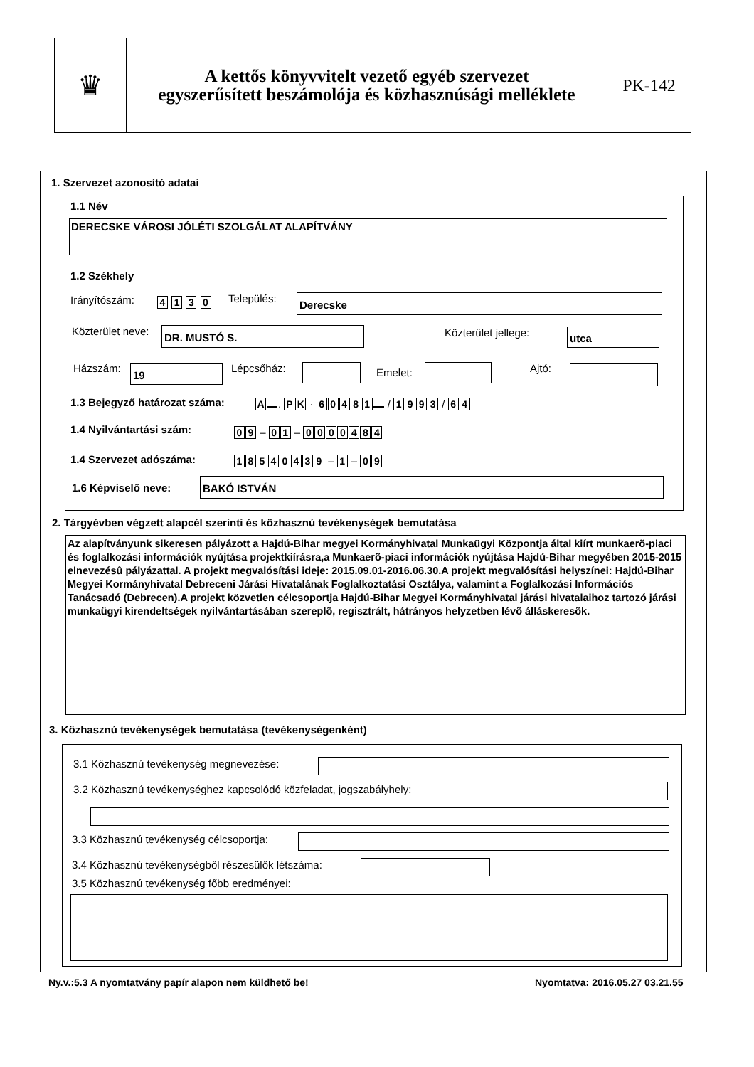♛
A kettős könyvvitelt vezető egyéb szervezet
egyszerűsített beszámolója és közhasznúsági melléklete
PK-142
1. Szervezet azonosító adatai
1.1 Név
DERECSKE VÁROSI JÓLÉTI SZOLGÁLAT ALAPÍTVÁNY
1.2 Székhely
Irányítószám: 4 1 3 0 Település: Derecske
Közterület neve: DR. MUSTÓ S. Közterület jellege: utca
Házszám: 19 Lépcsőház: Emelet: Ajtó:
1.3 Bejegyző határozat száma: A . PK · 60481 / 1993 / 64
1.4 Nyilvántartási szám: 09 – 01 – 0000484
1.4 Szervezet adószáma: 18540439 – 1 – 09
1.6 Képviselő neve: BAKÓ ISTVÁN
2. Tárgyévben végzett alapcél szerinti és közhasznú tevékenységek bemutatása
Az alapítványunk sikeresen pályázott a Hajdú-Bihar megyei Kormányhivatal Munkaügyi Központja által kiírt munkaerõ-piaci és foglalkozási információk nyújtása projektkiírásra,a Munkaerõ-piaci információk nyújtása Hajdú-Bihar megyében 2015-2015 elnevezésû pályázattal. A projekt megvalósítási ideje: 2015.09.01-2016.06.30.A projekt megvalósítási helyszínei: Hajdú-Bihar Megyei Kormányhivatal Debreceni Járási Hivatalának Foglalkoztatási Osztálya, valamint a Foglalkozási Információs Tanácsadó (Debrecen).A projekt közvetlen célcsoportja Hajdú-Bihar Megyei Kormányhivatal járási hivatalaihoz tartozó járási munkaügyi kirendeltségek nyilvántartásában szereplõ, regisztrált, hátrányos helyzetben lévõ álláskeresõk.
3. Közhasznú tevékenységek bemutatása (tevékenységenként)
3.1 Közhasznú tevékenység megnevezése:
3.2 Közhasznú tevékenységhez kapcsolódó közfeladat, jogszabályhely:
3.3 Közhasznú tevékenység célcsoportja:
3.4 Közhasznú tevékenységből részesülők létszáma:
3.5 Közhasznú tevékenység főbb eredményei:
Ny.v.:5.3 A nyomtatvány papír alapon nem küldhető be!
Nyomtatva: 2016.05.27 03.21.55